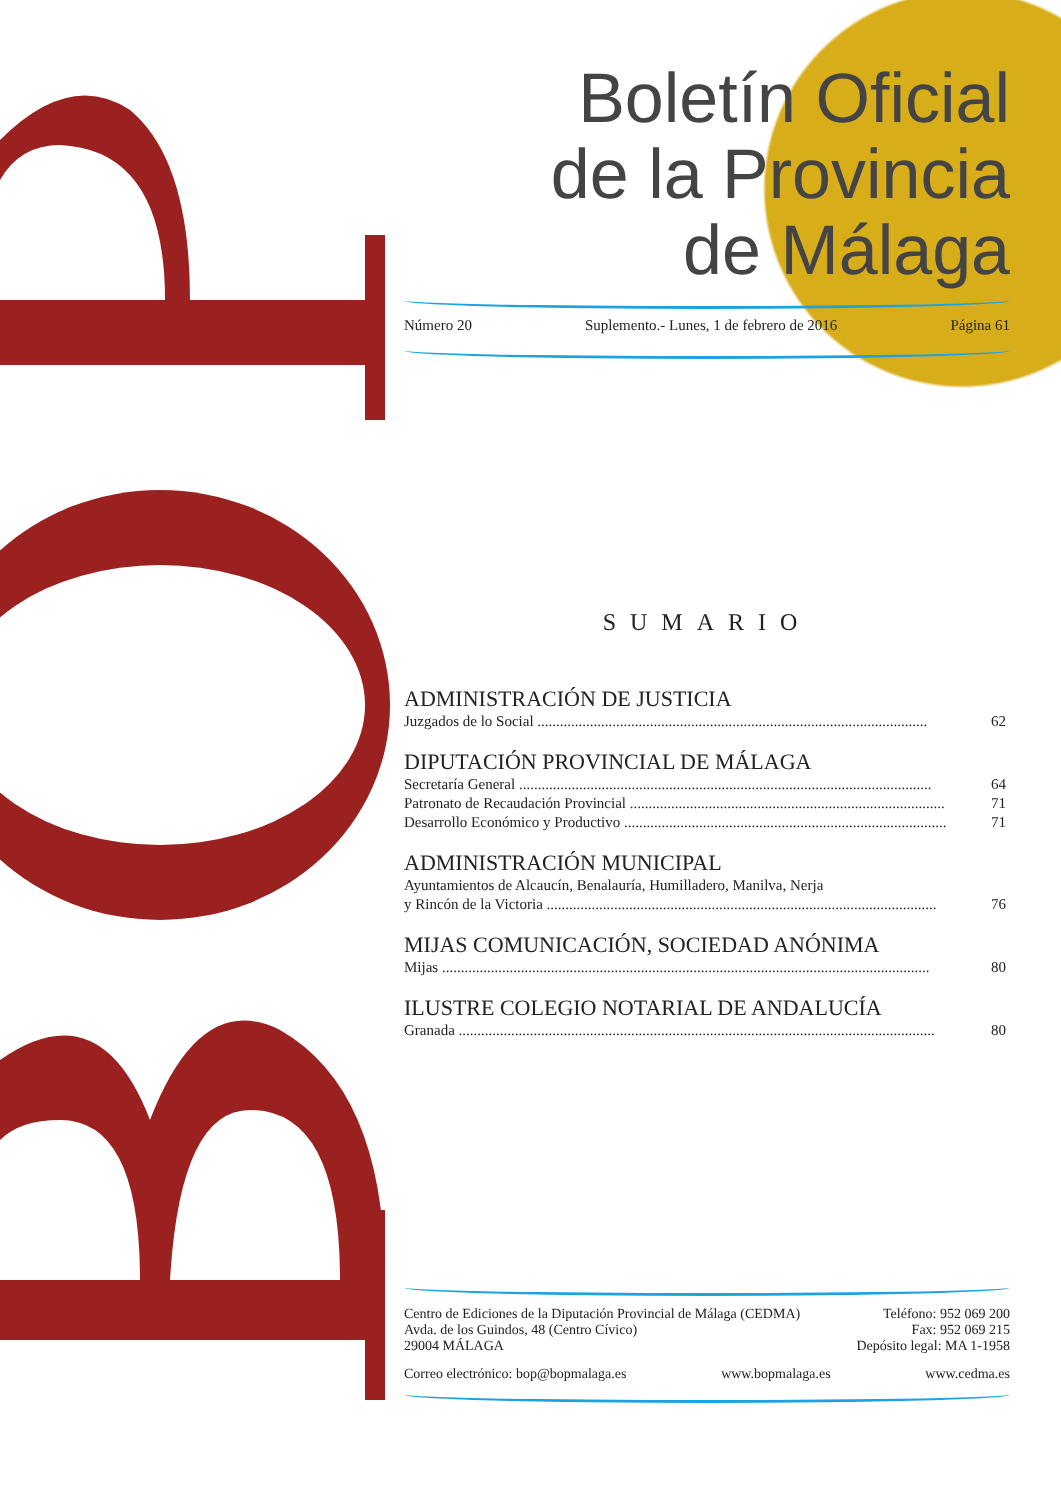Boletín Oficial
de la Provincia
de Málaga
Número 20 Suplemento.- Lunes, 1 de febrero de 2016 Página 61
SUMARIO
ADMINISTRACIÓN DE JUSTICIA
Juzgados de lo Social ........................................................................................................ 62
DIPUTACIÓN PROVINCIAL DE MÁLAGA
Secretaría General .............................................................................................................. 64
Patronato de Recaudación Provincial .................................................................................... 71
Desarrollo Económico y Productivo ...................................................................................... 71
ADMINISTRACIÓN MUNICIPAL
Ayuntamientos de Alcaucín, Benalauría, Humilladero, Manilva, Nerja
y Rincón de la Victoria ........................................................................................................ 76
MIJAS COMUNICACIÓN, SOCIEDAD ANÓNIMA
Mijas .................................................................................................................................. 80
ILUSTRE COLEGIO NOTARIAL DE ANDALUCÍA
Granada ............................................................................................................................... 80
Centro de Ediciones de la Diputación Provincial de Málaga (CEDMA)
Avda. de los Guindos, 48 (Centro Cívico)
29004 MÁLAGA
Teléfono: 952 069 200
Fax: 952 069 215
Depósito legal: MA 1-1958
Correo electrónico: bop@bopmalaga.es www.bopmalaga.es www.cedma.es